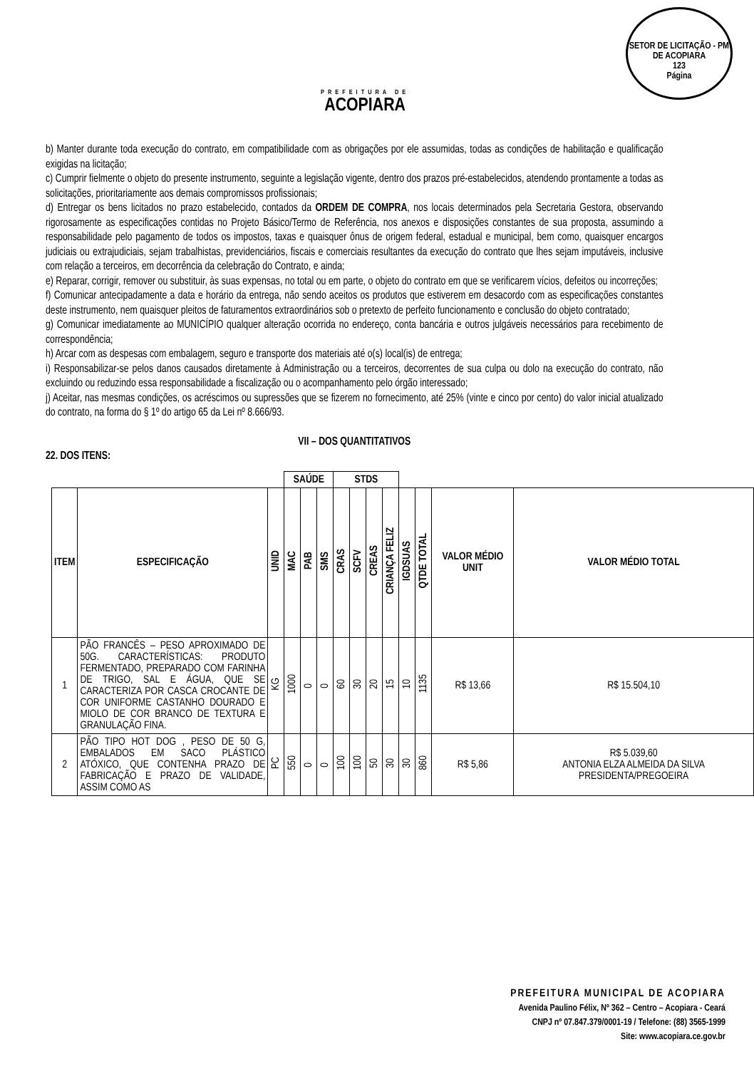PREFEITURA DE
ACOPIARA
SETOR DE LICITAÇÃO - PM DE ACOPIARA
123
Página
b) Manter durante toda execução do contrato, em compatibilidade com as obrigações por ele assumidas, todas as condições de habilitação e qualificação exigidas na licitação;
c) Cumprir fielmente o objeto do presente instrumento, seguinte a legislação vigente, dentro dos prazos pré-estabelecidos, atendendo prontamente a todas as solicitações, prioritariamente aos demais compromissos profissionais;
d) Entregar os bens licitados no prazo estabelecido, contados da ORDEM DE COMPRA, nos locais determinados pela Secretaria Gestora, observando rigorosamente as especificações contidas no Projeto Básico/Termo de Referência, nos anexos e disposições constantes de sua proposta, assumindo a responsabilidade pelo pagamento de todos os impostos, taxas e quaisquer ônus de origem federal, estadual e municipal, bem como, quaisquer encargos judiciais ou extrajudiciais, sejam trabalhistas, previdenciários, fiscais e comerciais resultantes da execução do contrato que lhes sejam imputáveis, inclusive com relação a terceiros, em decorrência da celebração do Contrato, e ainda;
e) Reparar, corrigir, remover ou substituir, às suas expensas, no total ou em parte, o objeto do contrato em que se verificarem vícios, defeitos ou incorreções;
f) Comunicar antecipadamente a data e horário da entrega, não sendo aceitos os produtos que estiverem em desacordo com as especificações constantes deste instrumento, nem quaisquer pleitos de faturamentos extraordinários sob o pretexto de perfeito funcionamento e conclusão do objeto contratado;
g) Comunicar imediatamente ao MUNICÍPIO qualquer alteração ocorrida no endereço, conta bancária e outros julgáveis necessários para recebimento de correspondência;
h) Arcar com as despesas com embalagem, seguro e transporte dos materiais até o(s) local(is) de entrega;
i) Responsabilizar-se pelos danos causados diretamente à Administração ou a terceiros, decorrentes de sua culpa ou dolo na execução do contrato, não excluindo ou reduzindo essa responsabilidade a fiscalização ou o acompanhamento pelo órgão interessado;
j) Aceitar, nas mesmas condições, os acréscimos ou supressões que se fizerem no fornecimento, até 25% (vinte e cinco por cento) do valor inicial atualizado do contrato, na forma do § 1º do artigo 65 da Lei nº 8.666/93.
VII – DOS QUANTITATIVOS
22. DOS ITENS:
| | | | SAÚDE | | | STDS | | | | | | | |
| --- | --- | --- | --- | --- | --- | --- | --- | --- | --- | --- | --- | --- | --- |
| ITEM | ESPECIFICAÇÃO | UNID | MAC | PAB | SMS | CRAS | SCFV | CREAS | CRIANÇA FELIZ | IGDSUAS | QTDE TOTAL | VALOR MÉDIO UNIT | VALOR MÉDIO TOTAL |
| 1 | PÃO FRANCÊS – PESO APROXIMADO DE 50G. CARACTERÍSTICAS: PRODUTO FERMENTADO, PREPARADO COM FARINHA DE TRIGO, SAL E ÁGUA, QUE SE CARACTERIZA POR CASCA CROCANTE DE COR UNIFORME CASTANHO DOURADO E MIOLO DE COR BRANCO DE TEXTURA E GRANULAÇÃO FINA. | KG | 1000 | 0 | 0 | 60 | 30 | 20 | 15 | 10 | 1135 | R$ 13,66 | R$ 15.504,10 |
| 2 | PÃO TIPO HOT DOG , PESO DE 50 G, EMBALADOS EM SACO PLÁSTICO ATÓXICO, QUE CONTENHA PRAZO DE FABRICAÇÃO E PRAZO DE VALIDADE, ASSIM COMO AS | PC | 550 | 0 | 0 | 100 | 100 | 50 | 30 | 30 | 860 | R$ 5,86 | R$ 5.039,60 ANTONIA ELZA ALMEIDA DA SILVA PRESIDENTA/PREGOEIRA |
PREFEITURA MUNICIPAL DE ACOPIARA
Avenida Paulino Félix, Nº 362 – Centro – Acopiara - Ceará
CNPJ nº 07.847.379/0001-19 / Telefone: (88) 3565-1999
Site: www.acopiara.ce.gov.br